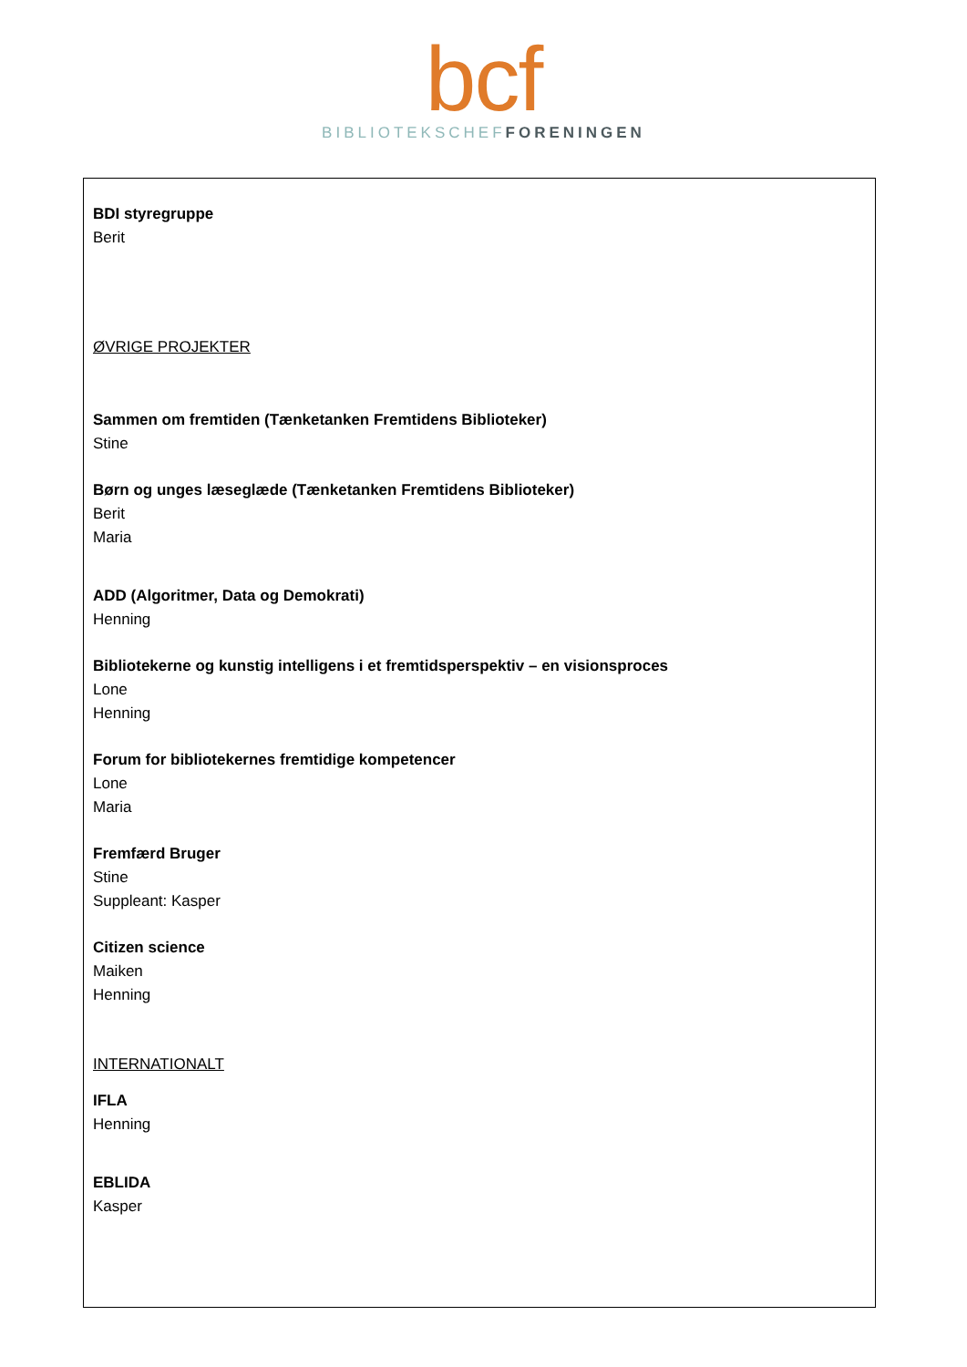bcf
BIBLIOTEKSCHEF FORENINGEN
BDI styregruppe
Berit
ØVRIGE PROJEKTER
Sammen om fremtiden (Tænketanken Fremtidens Biblioteker)
Stine
Børn og unges læseglæde (Tænketanken Fremtidens Biblioteker)
Berit
Maria
ADD (Algoritmer, Data og Demokrati)
Henning
Bibliotekerne og kunstig intelligens i et fremtidsperspektiv – en visionsproces
Lone
Henning
Forum for bibliotekernes fremtidige kompetencer
Lone
Maria
Fremfærd Bruger
Stine
Suppleant: Kasper
Citizen science
Maiken
Henning
INTERNATIONALT
IFLA
Henning
EBLIDA
Kasper